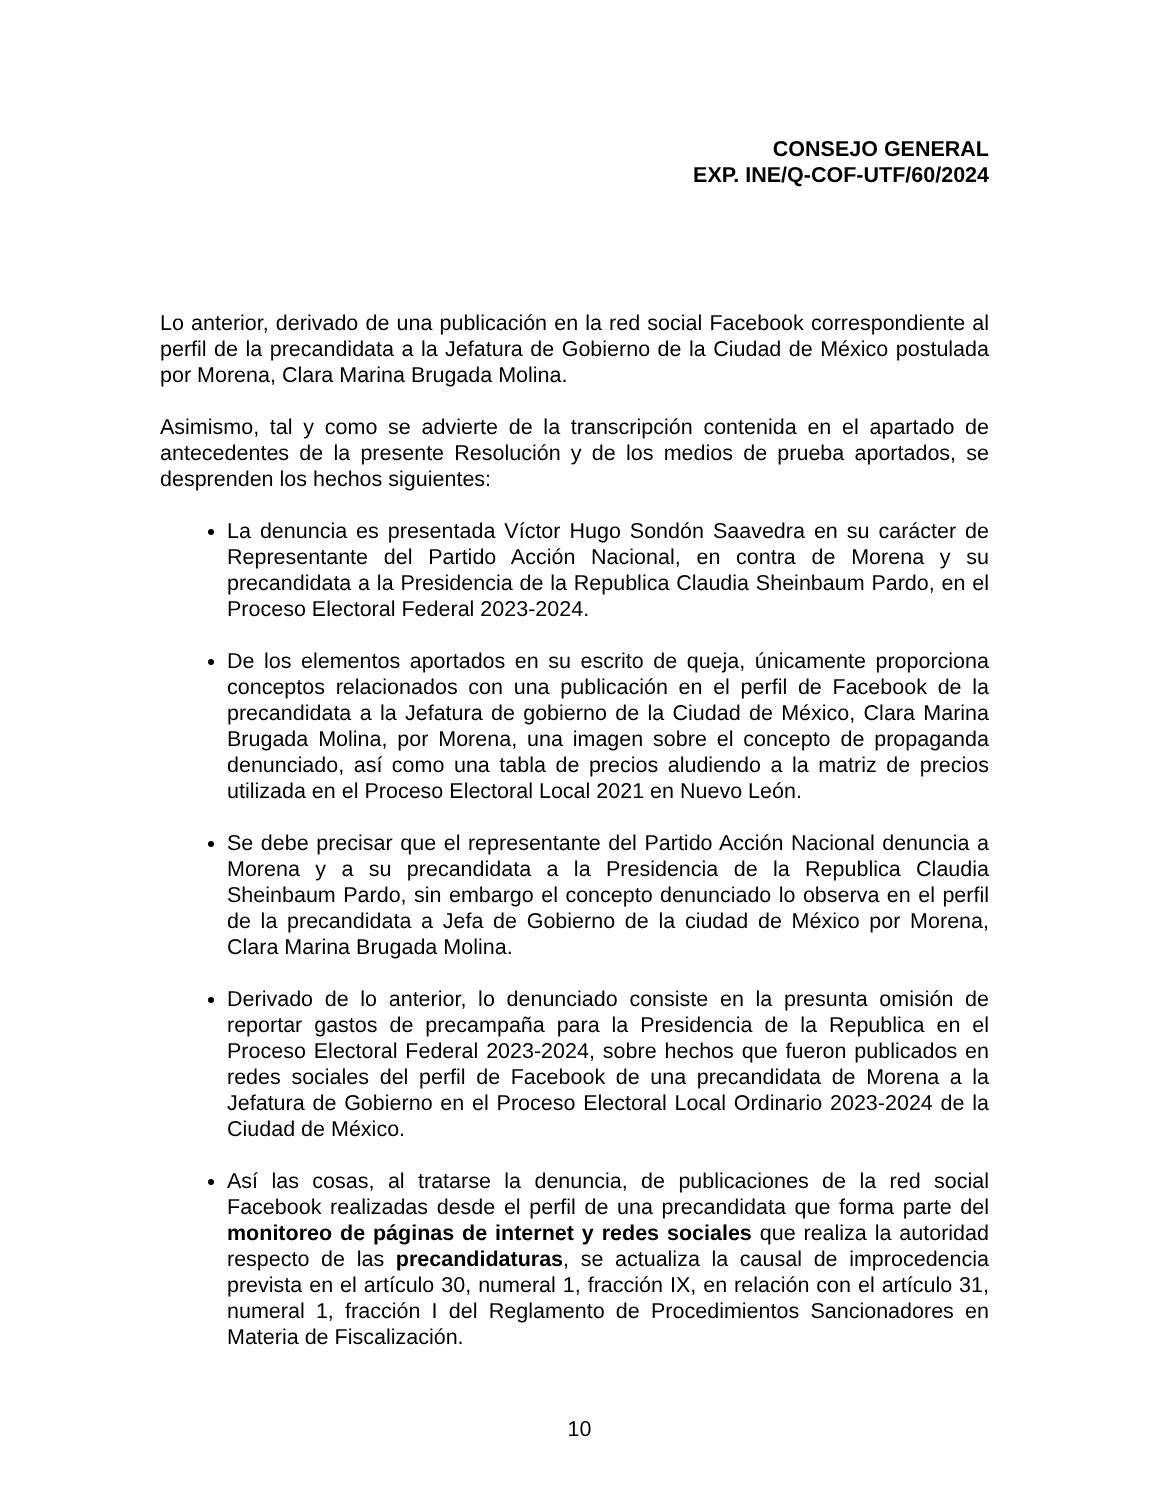CONSEJO GENERAL
EXP. INE/Q-COF-UTF/60/2024
Lo anterior, derivado de una publicación en la red social Facebook correspondiente al perfil de la precandidata a la Jefatura de Gobierno de la Ciudad de México postulada por Morena, Clara Marina Brugada Molina.
Asimismo, tal y como se advierte de la transcripción contenida en el apartado de antecedentes de la presente Resolución y de los medios de prueba aportados, se desprenden los hechos siguientes:
La denuncia es presentada Víctor Hugo Sondón Saavedra en su carácter de Representante del Partido Acción Nacional, en contra de Morena y su precandidata a la Presidencia de la Republica Claudia Sheinbaum Pardo, en el Proceso Electoral Federal 2023-2024.
De los elementos aportados en su escrito de queja, únicamente proporciona conceptos relacionados con una publicación en el perfil de Facebook de la precandidata a la Jefatura de gobierno de la Ciudad de México, Clara Marina Brugada Molina, por Morena, una imagen sobre el concepto de propaganda denunciado, así como una tabla de precios aludiendo a la matriz de precios utilizada en el Proceso Electoral Local 2021 en Nuevo León.
Se debe precisar que el representante del Partido Acción Nacional denuncia a Morena y a su precandidata a la Presidencia de la Republica Claudia Sheinbaum Pardo, sin embargo el concepto denunciado lo observa en el perfil de la precandidata a Jefa de Gobierno de la ciudad de México por Morena, Clara Marina Brugada Molina.
Derivado de lo anterior, lo denunciado consiste en la presunta omisión de reportar gastos de precampaña para la Presidencia de la Republica en el Proceso Electoral Federal 2023-2024, sobre hechos que fueron publicados en redes sociales del perfil de Facebook de una precandidata de Morena a la Jefatura de Gobierno en el Proceso Electoral Local Ordinario 2023-2024 de la Ciudad de México.
Así las cosas, al tratarse la denuncia, de publicaciones de la red social Facebook realizadas desde el perfil de una precandidata que forma parte del monitoreo de páginas de internet y redes sociales que realiza la autoridad respecto de las precandidaturas, se actualiza la causal de improcedencia prevista en el artículo 30, numeral 1, fracción IX, en relación con el artículo 31, numeral 1, fracción I del Reglamento de Procedimientos Sancionadores en Materia de Fiscalización.
10